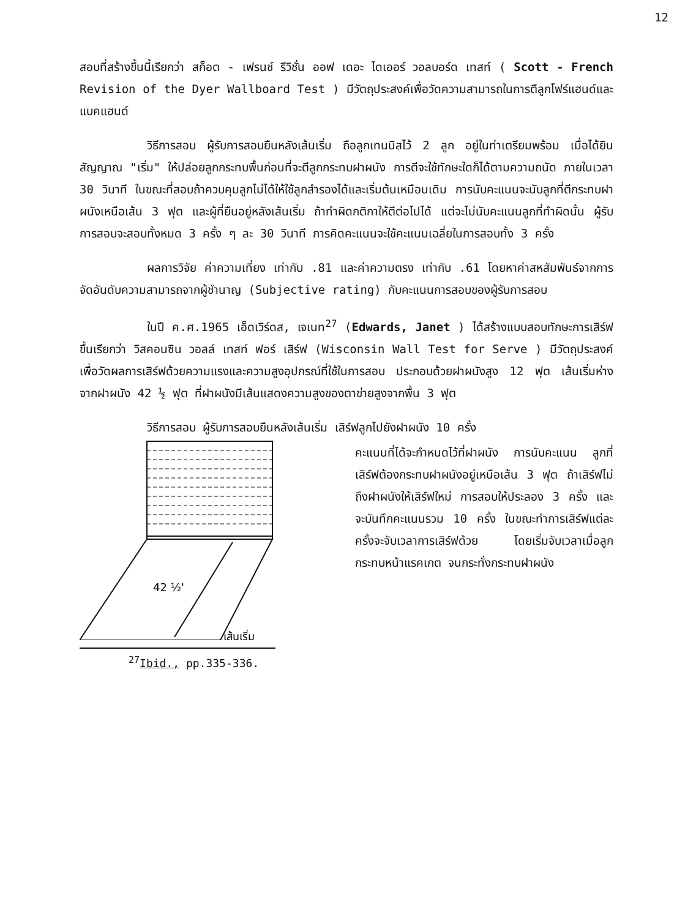12
สอบที่สร้างขึ้นนี้เรียกว่า สก็อต - เฟรนช์ รีวิชั่น ออฟ เดอะ ไดเออร์ วอลบอร์ด เทสท์ ( Scott - French Revision of the Dyer Wallboard Test ) มีวัตถุประสงค์เพื่อวัดความสามารถในการตีลูกโฟร์แฮนด์และแบคแฮนด์
วิธีการสอบ ผู้รับการสอบยืนหลังเส้นเริ่ม ถือลูกเทนนิสไว้ 2 ลูก อยู่ในท่าเตรียมพร้อม เมื่อได้ยินสัญญาณ "เริ่ม" ให้ปล่อยลูกกระทบพื้นก่อนที่จะตีลูกกระทบฝาผนัง การตีจะใช้ทักษะใดก็ได้ตามความถนัด ภายในเวลา 30 วินาที ในขณะที่สอบถ้าควบคุมลูกไม่ได้ให้ใช้ลูกสำรองได้และเริ่มต้นเหมือนเดิม การนับคะแนนจะนับลูกที่ตีกระทบฝาผนังเหนือเส้น 3 ฟุต และผู้ที่ยืนอยู่หลังเส้นเริ่ม ถ้าทำผิดกติกาให้ตีต่อไปได้ แต่จะไม่นับคะแนนลูกที่ทำผิดนั้น ผู้รับการสอบจะสอบทั้งหมด 3 ครั้ง ๆ ละ 30 วินาที การคิดคะแนนจะใช้คะแนนเฉลี่ยในการสอบทั้ง 3 ครั้ง
ผลการวิจัย ค่าความเที่ยง เท่ากับ .81 และค่าความตรง เท่ากับ .61 โดยหาค่าสหสัมพันธ์จากการจัดอันดับความสามารถจากผู้ชำนาญ (Subjective rating) กับคะแนนการสอบของผู้รับการสอบ
ในปี ค.ศ.1965 เอ็ดเวิร์ดส, เจเนท<sup>27</sup> (Edwards, Janet ) ได้สร้างแบบสอบทักษะการเสิร์ฟขึ้นเรียกว่า วิสคอนซิน วอลล์ เทสท์ ฟอร์ เสิร์ฟ (Wisconsin Wall Test for Serve ) มีวัตถุประสงค์ เพื่อวัดผลการเสิร์ฟด้วยความแรงและความสูงอุปกรณ์ที่ใช้ในการสอบ ประกอบด้วยฝาผนังสูง 12 ฟุต เส้นเริ่มห่างจากฝาผนัง 42 ½ ฟุต ที่ฝาผนังมีเส้นแสดงความสูงของตาข่ายสูงจากพื้น 3 ฟุต
วิธีการสอบ ผู้รับการสอบยืนหลังเส้นเริ่ม เสิร์ฟลูกไปยังฝาผนัง 10 ครั้ง
42 ½'
เส้นเริ่ม
คะแนนที่ได้จะกำหนดไว้ที่ฝาผนัง การนับคะแนน ลูกที่เสิร์ฟต้องกระทบฝาผนังอยู่เหนือเส้น 3 ฟุต ถ้าเสิร์ฟไม่ถึงฝาผนังให้เสิร์ฟใหม่ การสอบให้ประลอง 3 ครั้ง และจะบันทึกคะแนนรวม 10 ครั้ง ในขณะทำการเสิร์ฟแต่ละครั้งจะจับเวลาการเสิร์ฟด้วย โดยเริ่มจับเวลาเมื่อลูกกระทบหน้าแรคเกต จนกระทั่งกระทบฝาผนัง
<sup>27</sup> Ibid., pp.335-336.